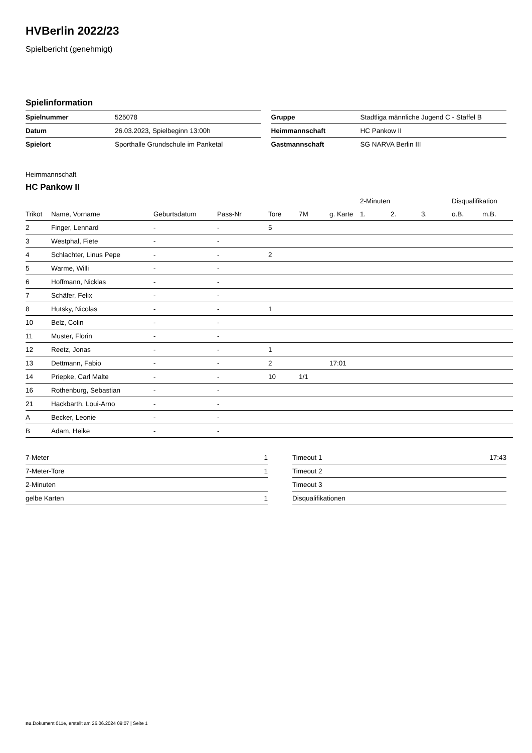HVBerlin 2022/23
Spielbericht (genehmigt)
Spielinformation
| Spielnummer | 525078 |
| Datum | 26.03.2023, Spielbeginn 13:00h |
| Spielort | Sporthalle Grundschule im Panketal |
| Gruppe | Stadtliga männliche Jugend C - Staffel B |
| Heimmannschaft | HC Pankow II |
| Gastmannschaft | SG NARVA Berlin III |
Heimmannschaft
HC Pankow II
| | | | | | | | 2-Minuten | | | Disqualifikation | |
| --- | --- | --- | --- | --- | --- | --- | --- | --- | --- | --- | --- |
| Trikot | Name, Vorname | Geburtsdatum | Pass-Nr | Tore | 7M | g. Karte | 1. | 2. | 3. | o.B. | m.B. |
| 2 | Finger, Lennard | - | - | 5 | | | | | | | |
| 3 | Westphal, Fiete | - | - | | | | | | | | |
| 4 | Schlachter, Linus Pepe | - | - | 2 | | | | | | | |
| 5 | Warme, Willi | - | - | | | | | | | | |
| 6 | Hoffmann, Nicklas | - | - | | | | | | | | |
| 7 | Schäfer, Felix | - | - | | | | | | | | |
| 8 | Hutsky, Nicolas | - | - | 1 | | | | | | | |
| 10 | Belz, Colin | - | - | | | | | | | | |
| 11 | Muster, Florin | - | - | | | | | | | | |
| 12 | Reetz, Jonas | - | - | 1 | | | | | | | |
| 13 | Dettmann, Fabio | - | - | 2 | | 17:01 | | | | | |
| 14 | Priepke, Carl Malte | - | - | 10 | 1/1 | | | | | | |
| 16 | Rothenburg, Sebastian | - | - | | | | | | | | |
| 21 | Hackbarth, Loui-Arno | - | - | | | | | | | | |
| A | Becker, Leonie | - | - | | | | | | | | |
| B | Adam, Heike | - | - | | | | | | | | |
| 7-Meter | 1 |
| 7-Meter-Tore | 1 |
| 2-Minuten | |
| gelbe Karten | 1 |
| Timeout 1 | 17:43 |
| Timeout 2 | |
| Timeout 3 | |
| Disqualifikationen | |
nu.Dokument 011e, erstellt am 26.06.2024 09:07 | Seite 1